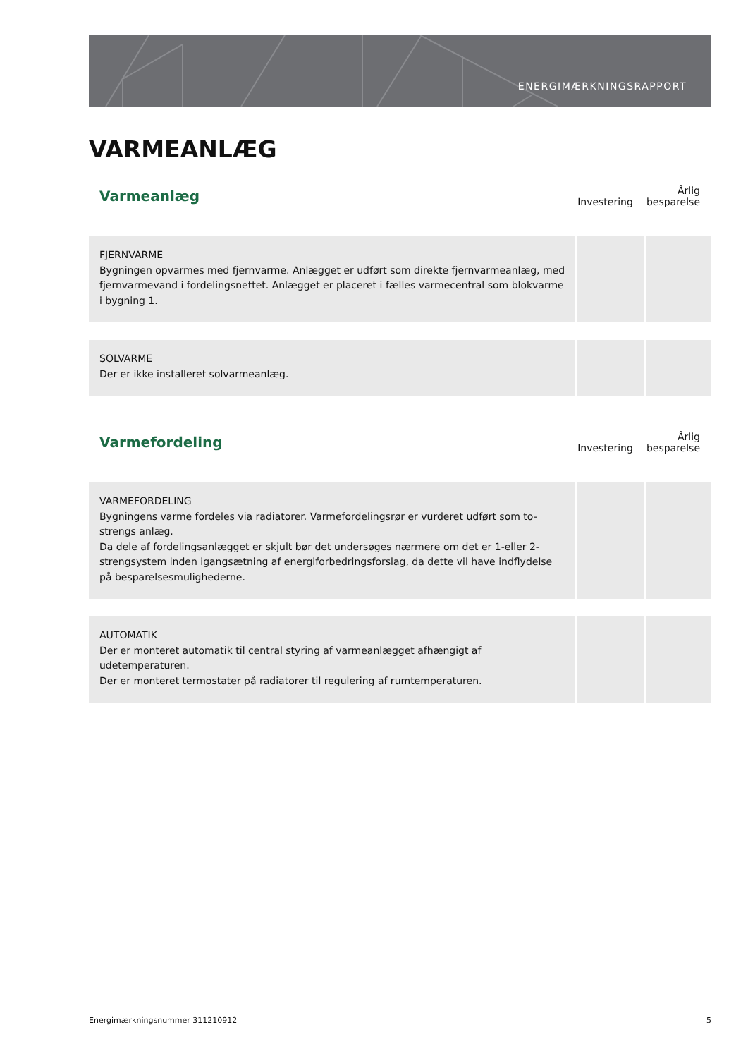ENERGIMÆRKNINGSRAPPORT
VARMEANLÆG
| Varmeanlæg | Investering | Årlig besparelse |
| --- | --- | --- |
| FJERNVARME Bygningen opvarmes med fjernvarme. Anlægget er udført som direkte fjernvarmeanlæg, med fjernvarmevand i fordelingsnettet. Anlægget er placeret i fælles varmecentral som blokvarme i bygning 1. | | |
| SOLVARME Der er ikke installeret solvarmeanlæg. | | |
| Varmefordeling | Investering | Årlig besparelse |
| VARMEFORDELING Bygningens varme fordeles via radiatorer. Varmefordelingsrør er vurderet udført som to-strengs anlæg. Da dele af fordelingsanlægget er skjult bør det undersøges nærmere om det er 1-eller 2-strengsystem inden igangsætning af energiforbedringsforslag, da dette vil have indflydelse på besparelsesmulighederne. | | |
| AUTOMATIK Der er monteret automatik til central styring af varmeanlægget afhængigt af udetemperaturen. Der er monteret termostater på radiatorer til regulering af rumtemperaturen. | | |
Energimærkningsnummer 311210912 5